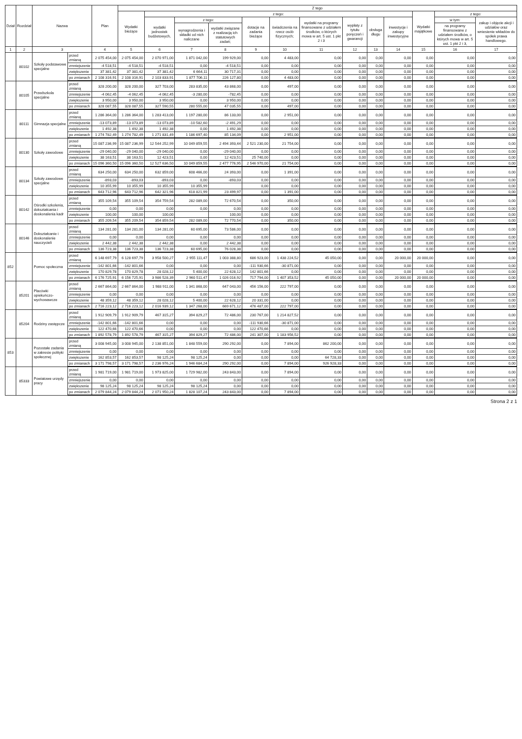| Dział | Rozdział | Nazwa | | Plan | Z tego | | | | | | | | | | | | |
| --- | --- | --- | --- | --- | --- | --- | --- | --- | --- | --- | --- | --- | --- | --- | --- | --- | --- |
| | | | | | Wydatki bieżące | z tego: | | | | | | | | | Wydatki majątkowe | z tego: | |
| | | | | | | wydatki jednostek budżetowych, | z tego: | | dotacje na zadania bieżące | świadczenia na rzecz osób fizycznych; | wydatki na programy finansowane z udziałem środków, o których mowa w art. 5 ust. 1 pkt 2 i 3 | wypłaty z tytułu poręczeń i gwarancji | obsługa długu | inwestycje i zakupy inwestycyjne | | w tym: | zakup i objęcie akcji i udziałów oraz wniesienie wkładów do spółek prawa handlowego. |
| | | | | | | | wynagrodzenia i składki od nich naliczane | wydatki związane z realizacją ich statutowych zadań; | | | | | | | | na programy finansowane z udziałem środków, o których mowa w art. 5 ust. 1 pkt 2 i 3, | |
| 1 | 2 | 3 | | 4 | 5 | 6 | 7 | 8 | 9 | 10 | 11 | 12 | 13 | 14 | 15 | 16 | 17 |
| | 80102 | Szkoły podstawowe specjalne | przed zmianą | 2 075 454,00 | 2 075 454,00 | 2 070 971,00 | 1 871 042,00 | 199 929,00 | 0,00 | 4 483,00 | 0,00 | 0,00 | 0,00 | 0,00 | 0,00 | 0,00 | 0,00 |
| | | | zmniejszenie | -4 518,51 | -4 518,51 | -4 518,51 | 0,00 | -4 518,51 | 0,00 | 0,00 | 0,00 | 0,00 | 0,00 | 0,00 | 0,00 | 0,00 | 0,00 |
| | | | zwiększenie | 37 381,42 | 37 381,42 | 37 381,42 | 6 664,11 | 30 717,31 | 0,00 | 0,00 | 0,00 | 0,00 | 0,00 | 0,00 | 0,00 | 0,00 | 0,00 |
| | | | po zmianach | 2 108 316,91 | 2 108 316,91 | 2 103 833,91 | 1 877 706,11 | 226 127,80 | 0,00 | 4 483,00 | 0,00 | 0,00 | 0,00 | 0,00 | 0,00 | 0,00 | 0,00 |
| | 80105 | Przedszkola specjalne | przed zmianą | 328 200,00 | 328 200,00 | 327 703,00 | 283 835,00 | 43 868,00 | 0,00 | 497,00 | 0,00 | 0,00 | 0,00 | 0,00 | 0,00 | 0,00 | 0,00 |
| | | | zmniejszenie | -4 062,45 | -4 062,45 | -4 062,45 | -3 280,00 | -782,45 | 0,00 | 0,00 | 0,00 | 0,00 | 0,00 | 0,00 | 0,00 | 0,00 | 0,00 |
| | | | zwiększenie | 3 950,00 | 3 950,00 | 3 950,00 | 0,00 | 3 950,00 | 0,00 | 0,00 | 0,00 | 0,00 | 0,00 | 0,00 | 0,00 | 0,00 | 0,00 |
| | | | po zmianach | 328 087,55 | 328 087,55 | 327 590,55 | 280 555,00 | 47 035,55 | 0,00 | 497,00 | 0,00 | 0,00 | 0,00 | 0,00 | 0,00 | 0,00 | 0,00 |
| | 80111 | Gimnazja specjalne | przed zmianą | 1 286 364,00 | 1 286 364,00 | 1 283 413,00 | 1 197 280,00 | 86 133,00 | 0,00 | 2 951,00 | 0,00 | 0,00 | 0,00 | 0,00 | 0,00 | 0,00 | 0,00 |
| | | | zmniejszenie | -13 073,89 | -13 073,89 | -13 073,89 | -10 582,60 | -2 491,29 | 0,00 | 0,00 | 0,00 | 0,00 | 0,00 | 0,00 | 0,00 | 0,00 | 0,00 |
| | | | zwiększenie | 1 492,38 | 1 492,38 | 1 492,38 | 0,00 | 1 492,38 | 0,00 | 0,00 | 0,00 | 0,00 | 0,00 | 0,00 | 0,00 | 0,00 | 0,00 |
| | | | po zmianach | 1 274 782,49 | 1 274 782,49 | 1 271 831,49 | 1 186 697,40 | 85 134,09 | 0,00 | 2 951,00 | 0,00 | 0,00 | 0,00 | 0,00 | 0,00 | 0,00 | 0,00 |
| | 80130 | Szkoły zawodowe | przed zmianą | 15 087 236,99 | 15 087 236,99 | 12 544 252,99 | 10 049 859,55 | 2 494 393,44 | 2 521 230,00 | 21 754,00 | 0,00 | 0,00 | 0,00 | 0,00 | 0,00 | 0,00 | 0,00 |
| | | | zmniejszenie | -29 040,00 | -29 040,00 | -29 040,00 | 0,00 | -29 040,00 | 0,00 | 0,00 | 0,00 | 0,00 | 0,00 | 0,00 | 0,00 | 0,00 | 0,00 |
| | | | zwiększenie | 38 163,51 | 38 163,51 | 12 423,51 | 0,00 | 12 423,51 | 25 740,00 | 0,00 | 0,00 | 0,00 | 0,00 | 0,00 | 0,00 | 0,00 | 0,00 |
| | | | po zmianach | 15 096 360,50 | 15 096 360,50 | 12 527 636,50 | 10 049 859,55 | 2 477 776,95 | 2 546 970,00 | 21 754,00 | 0,00 | 0,00 | 0,00 | 0,00 | 0,00 | 0,00 | 0,00 |
| | 80134 | Szkoły zawodowe specjalne | przed zmianą | 634 250,00 | 634 250,00 | 632 859,00 | 608 466,00 | 24 393,00 | 0,00 | 1 391,00 | 0,00 | 0,00 | 0,00 | 0,00 | 0,00 | 0,00 | 0,00 |
| | | | zmniejszenie | -893,03 | -893,03 | -893,03 | 0,00 | -893,03 | 0,00 | 0,00 | 0,00 | 0,00 | 0,00 | 0,00 | 0,00 | 0,00 | 0,00 |
| | | | zwiększenie | 10 355,99 | 10 355,99 | 10 355,99 | 10 355,99 | | 0,00 | 0,00 | 0,00 | 0,00 | 0,00 | 0,00 | 0,00 | 0,00 | 0,00 |
| | | | po zmianach | 643 712,96 | 643 712,96 | 642 321,96 | 618 821,99 | 23 499,97 | 0,00 | 1 391,00 | 0,00 | 0,00 | 0,00 | 0,00 | 0,00 | 0,00 | 0,00 |
| | 80142 | Ośrodki szkolenia, dokształcania i doskonalenia kadr | przed zmianą | 355 109,54 | 355 109,54 | 354 759,54 | 282 089,00 | 72 670,54 | 0,00 | 350,00 | 0,00 | 0,00 | 0,00 | 0,00 | 0,00 | 0,00 | 0,00 |
| | | | zmniejszenie | 0,00 | 0,00 | 0,00 | 0,00 | 0,00 | 0,00 | 0,00 | 0,00 | 0,00 | 0,00 | 0,00 | 0,00 | 0,00 | 0,00 |
| | | | zwiększenie | 100,00 | 100,00 | 100,00 | | 100,00 | 0,00 | 0,00 | 0,00 | 0,00 | 0,00 | 0,00 | 0,00 | 0,00 | 0,00 |
| | | | po zmianach | 355 209,54 | 355 209,54 | 354 859,54 | 282 089,00 | 72 770,54 | 0,00 | 350,00 | 0,00 | 0,00 | 0,00 | 0,00 | 0,00 | 0,00 | 0,00 |
| | 80146 | Dokształcanie i doskonalenie nauczycieli | przed zmianą | 134 281,00 | 134 281,00 | 134 281,00 | 60 695,00 | 73 586,00 | 0,00 | 0,00 | 0,00 | 0,00 | 0,00 | 0,00 | 0,00 | 0,00 | 0,00 |
| | | | zmniejszenie | 0,00 | 0,00 | 0,00 | 0,00 | 0,00 | 0,00 | 0,00 | 0,00 | 0,00 | 0,00 | 0,00 | 0,00 | 0,00 | 0,00 |
| | | | zwiększenie | 2 442,38 | 2 442,38 | 2 442,38 | 0,00 | 2 442,38 | 0,00 | 0,00 | 0,00 | 0,00 | 0,00 | 0,00 | 0,00 | 0,00 | 0,00 |
| | | | po zmianach | 136 723,38 | 136 723,38 | 136 723,38 | 60 695,00 | 76 028,38 | 0,00 | 0,00 | 0,00 | 0,00 | 0,00 | 0,00 | 0,00 | 0,00 | 0,00 |
| 852 | | Pomoc społeczna | przed zmianą | 6 148 697,79 | 6 128 697,79 | 3 958 500,27 | 2 955 111,47 | 1 003 388,80 | 686 923,00 | 1 438 224,52 | 45 050,00 | 0,00 | 0,00 | 20 000,00 | 20 000,00 | 0,00 | 0,00 |
| | | | zmniejszenie | -142 801,66 | -142 801,66 | 0,00 | 0,00 | 0,00 | -111 930,66 | -30 871,00 | 0,00 | 0,00 | 0,00 | 0,00 | 0,00 | 0,00 | 0,00 |
| | | | zwiększenie | 170 829,78 | 170 829,78 | 28 028,12 | 5 400,00 | 22 628,12 | 142 801,66 | 0,00 | 0,00 | 0,00 | 0,00 | 0,00 | 0,00 | 0,00 | 0,00 |
| | | | po zmianach | 6 176 725,91 | 6 156 725,91 | 3 986 528,39 | 2 960 511,47 | 1 026 016,92 | 717 794,00 | 1 407 353,52 | 45 050,00 | 0,00 | 0,00 | 20 000,00 | 20 000,00 | 0,00 | 0,00 |
| | 85201 | Placówki opiekuńczo-wychowawcze | przed zmianą | 2 667 864,00 | 2 667 864,00 | 1 988 911,00 | 1 341 868,00 | 647 043,00 | 456 156,00 | 222 797,00 | 0,00 | 0,00 | 0,00 | 0,00 | 0,00 | 0,00 | 0,00 |
| | | | zmniejszenie | 0,00 | 0,00 | 0,00 | 0,00 | 0,00 | 0,00 | 0,00 | 0,00 | 0,00 | 0,00 | 0,00 | 0,00 | 0,00 | 0,00 |
| | | | zwiększenie | 48 359,12 | 48 359,12 | 28 028,12 | 5 400,00 | 22 628,12 | 20 331,00 | 0,00 | 0,00 | 0,00 | 0,00 | 0,00 | 0,00 | 0,00 | 0,00 |
| | | | po zmianach | 2 716 223,12 | 2 716 223,12 | 2 016 939,12 | 1 347 268,00 | 669 671,12 | 476 487,00 | 222 797,00 | 0,00 | 0,00 | 0,00 | 0,00 | 0,00 | 0,00 | 0,00 |
| | 85204 | Rodziny zastępcze | przed zmianą | 1 912 909,79 | 1 912 909,79 | 467 315,27 | 394 829,27 | 72 486,00 | 230 767,00 | 1 214 827,52 | 0,00 | 0,00 | 0,00 | 0,00 | 0,00 | 0,00 | 0,00 |
| | | | zmniejszenie | -142 801,66 | -142 801,66 | 0,00 | 0,00 | 0,00 | -111 930,66 | -30 871,00 | 0,00 | 0,00 | 0,00 | 0,00 | 0,00 | 0,00 | 0,00 |
| | | | zwiększenie | 122 470,66 | 122 470,66 | 0,00 | 0,00 | 0,00 | 122 470,66 | 0,00 | 0,00 | 0,00 | 0,00 | 0,00 | 0,00 | 0,00 | 0,00 |
| | | | po zmianach | 1 892 578,79 | 1 892 578,79 | 467 315,27 | 394 829,27 | 72 486,00 | 241 307,00 | 1 183 956,52 | 0,00 | 0,00 | 0,00 | 0,00 | 0,00 | 0,00 | 0,00 |
| 853 | | Pozostałe zadania w zakresie polityki społecznej | przed zmianą | 3 008 945,00 | 3 008 945,00 | 2 138 851,00 | 1 848 559,00 | 290 292,00 | 0,00 | 7 894,00 | 862 200,00 | 0,00 | 0,00 | 0,00 | 0,00 | 0,00 | 0,00 |
| | | | zmniejszenie | 0,00 | 0,00 | 0,00 | 0,00 | 0,00 | 0,00 | 0,00 | 0,00 | 0,00 | 0,00 | 0,00 | 0,00 | 0,00 | 0,00 |
| | | | zwiększenie | 162 853,57 | 162 853,57 | 98 125,24 | 98 125,24 | 0,00 | 0,00 | 0,00 | 64 728,33 | 0,00 | 0,00 | 0,00 | 0,00 | 0,00 | 0,00 |
| | | | po zmianach | 3 171 798,57 | 3 171 798,57 | 2 236 976,24 | 1 946 684,24 | 290 292,00 | 0,00 | 7 894,00 | 926 928,33 | 0,00 | 0,00 | 0,00 | 0,00 | 0,00 | 0,00 |
| | 85333 | Powiatowe urzędy pracy | przed zmianą | 1 981 719,00 | 1 981 719,00 | 1 973 825,00 | 1 729 982,00 | 243 843,00 | 0,00 | 7 894,00 | 0,00 | 0,00 | 0,00 | 0,00 | 0,00 | 0,00 | 0,00 |
| | | | zmniejszenie | 0,00 | 0,00 | 0,00 | 0,00 | 0,00 | 0,00 | 0,00 | 0,00 | 0,00 | 0,00 | 0,00 | 0,00 | 0,00 | 0,00 |
| | | | zwiększenie | 98 125,24 | 98 125,24 | 98 125,24 | 98 125,24 | 0,00 | 0,00 | 0,00 | 0,00 | 0,00 | 0,00 | 0,00 | 0,00 | 0,00 | 0,00 |
| | | | po zmianach | 2 079 844,24 | 2 079 844,24 | 2 071 950,24 | 1 828 107,24 | 243 843,00 | 0,00 | 7 894,00 | 0,00 | 0,00 | 0,00 | 0,00 | 0,00 | 0,00 | 0,00 |
Strona 2 z 1